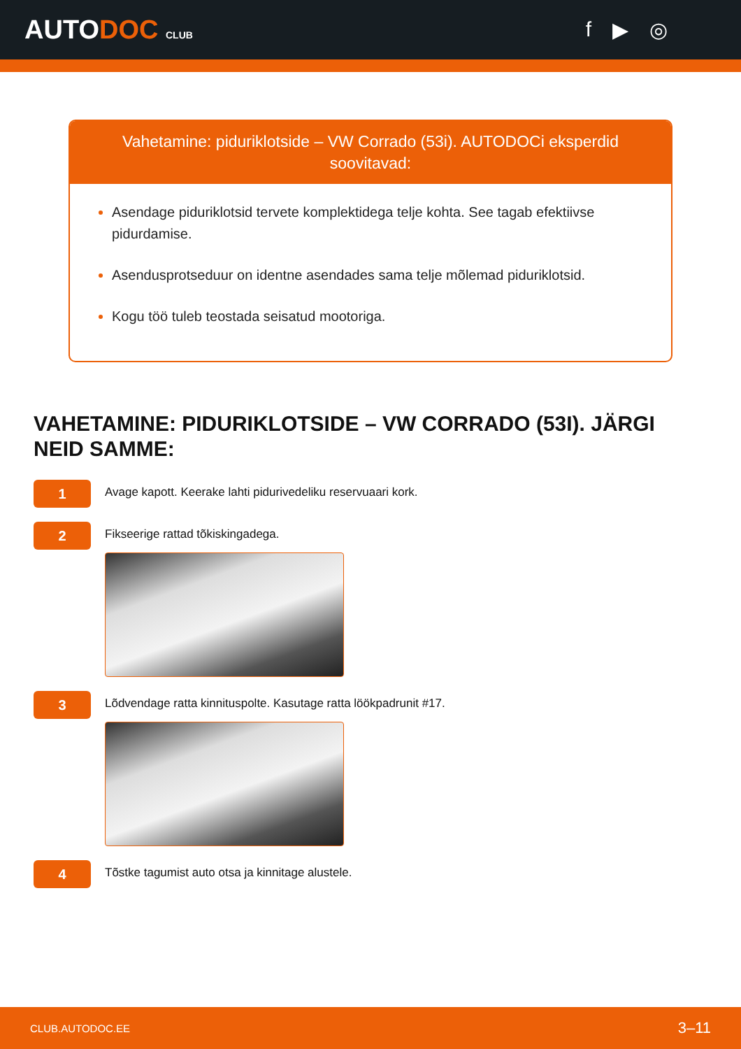AUTODOC CLUB
f ▶ ◎
Vahetamine: piduriklotside – VW Corrado (53i). AUTODOCi eksperdid soovitavad:
Asendage piduriklotsid tervete komplektidega telje kohta. See tagab efektiivse pidurdamise.
Asendusprotseduur on identne asendades sama telje mõlemad piduriklotsid.
Kogu töö tuleb teostada seisatud mootoriga.
VAHETAMINE: PIDURIKLOTSIDE – VW CORRADO (53I). JÄRGI NEID SAMME:
1
Avage kapott. Keerake lahti pidurivedeliku reservuaari kork.
2
Fikseerige rattad tõkiskingadega.
3
Lõdvendage ratta kinnituspolte. Kasutage ratta löökpadrunit #17.
4
Tõstke tagumist auto otsa ja kinnitage alustele.
CLUB.AUTODOC.EE 3–11